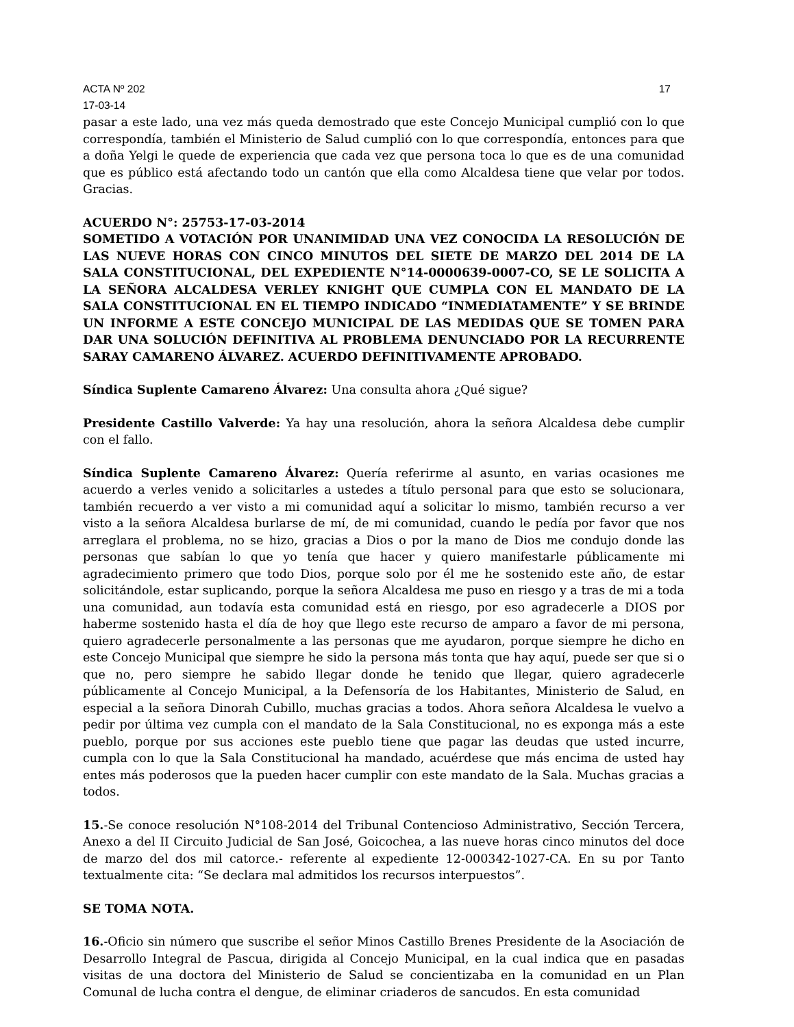ACTA Nº 202 17
17-03-14
pasar a este lado, una vez más queda demostrado que este Concejo Municipal cumplió con lo que correspondía, también el Ministerio de Salud cumplió con lo que correspondía, entonces para que a doña Yelgi le quede de experiencia que cada vez que persona toca lo que es de una comunidad que es público está afectando todo un cantón que ella como Alcaldesa tiene que velar por todos. Gracias.
ACUERDO N°: 25753-17-03-2014
SOMETIDO A VOTACIÓN POR UNANIMIDAD UNA VEZ CONOCIDA LA RESOLUCIÓN DE LAS NUEVE HORAS CON CINCO MINUTOS DEL SIETE DE MARZO DEL 2014 DE LA SALA CONSTITUCIONAL, DEL EXPEDIENTE N°14-0000639-0007-CO, SE LE SOLICITA A LA SEÑORA ALCALDESA VERLEY KNIGHT QUE CUMPLA CON EL MANDATO DE LA SALA CONSTITUCIONAL EN EL TIEMPO INDICADO “INMEDIATAMENTE” Y SE BRINDE UN INFORME A ESTE CONCEJO MUNICIPAL DE LAS MEDIDAS QUE SE TOMEN PARA DAR UNA SOLUCIÓN DEFINITIVA AL PROBLEMA DENUNCIADO POR LA RECURRENTE SARAY CAMARENO ÁLVAREZ. ACUERDO DEFINITIVAMENTE APROBADO.
Síndica Suplente Camareno Álvarez: Una consulta ahora ¿Qué sigue?
Presidente Castillo Valverde: Ya hay una resolución, ahora la señora Alcaldesa debe cumplir con el fallo.
Síndica Suplente Camareno Álvarez: Quería referirme al asunto, en varias ocasiones me acuerdo a verles venido a solicitarles a ustedes a título personal para que esto se solucionara, también recuerdo a ver visto a mi comunidad aquí a solicitar lo mismo, también recurso a ver visto a la señora Alcaldesa burlarse de mí, de mi comunidad, cuando le pedía por favor que nos arreglara el problema, no se hizo, gracias a Dios o por la mano de Dios me condujo donde las personas que sabían lo que yo tenía que hacer y quiero manifestarle públicamente mi agradecimiento primero que todo Dios, porque solo por él me he sostenido este año, de estar solicitándole, estar suplicando, porque la señora Alcaldesa me puso en riesgo y a tras de mi a toda una comunidad, aun todavía esta comunidad está en riesgo, por eso agradecerle a DIOS por haberme sostenido hasta el día de hoy que llego este recurso de amparo a favor de mi persona, quiero agradecerle personalmente a las personas que me ayudaron, porque siempre he dicho en este Concejo Municipal que siempre he sido la persona más tonta que hay aquí, puede ser que si o que no, pero siempre he sabido llegar donde he tenido que llegar, quiero agradecerle públicamente al Concejo Municipal, a la Defensoría de los Habitantes, Ministerio de Salud, en especial a la señora Dinorah Cubillo, muchas gracias a todos. Ahora señora Alcaldesa le vuelvo a pedir por última vez cumpla con el mandato de la Sala Constitucional, no es exponga más a este pueblo, porque por sus acciones este pueblo tiene que pagar las deudas que usted incurre, cumpla con lo que la Sala Constitucional ha mandado, acuérdese que más encima de usted hay entes más poderosos que la pueden hacer cumplir con este mandato de la Sala. Muchas gracias a todos.
15.-Se conoce resolución N°108-2014 del Tribunal Contencioso Administrativo, Sección Tercera, Anexo a del II Circuito Judicial de San José, Goicochea, a las nueve horas cinco minutos del doce de marzo del dos mil catorce.- referente al expediente 12-000342-1027-CA. En su por Tanto textualmente cita: “Se declara mal admitidos los recursos interpuestos”.
SE TOMA NOTA.
16.-Oficio sin número que suscribe el señor Minos Castillo Brenes Presidente de la Asociación de Desarrollo Integral de Pascua, dirigida al Concejo Municipal, en la cual indica que en pasadas visitas de una doctora del Ministerio de Salud se concientizaba en la comunidad en un Plan Comunal de lucha contra el dengue, de eliminar criaderos de sancudos. En esta comunidad